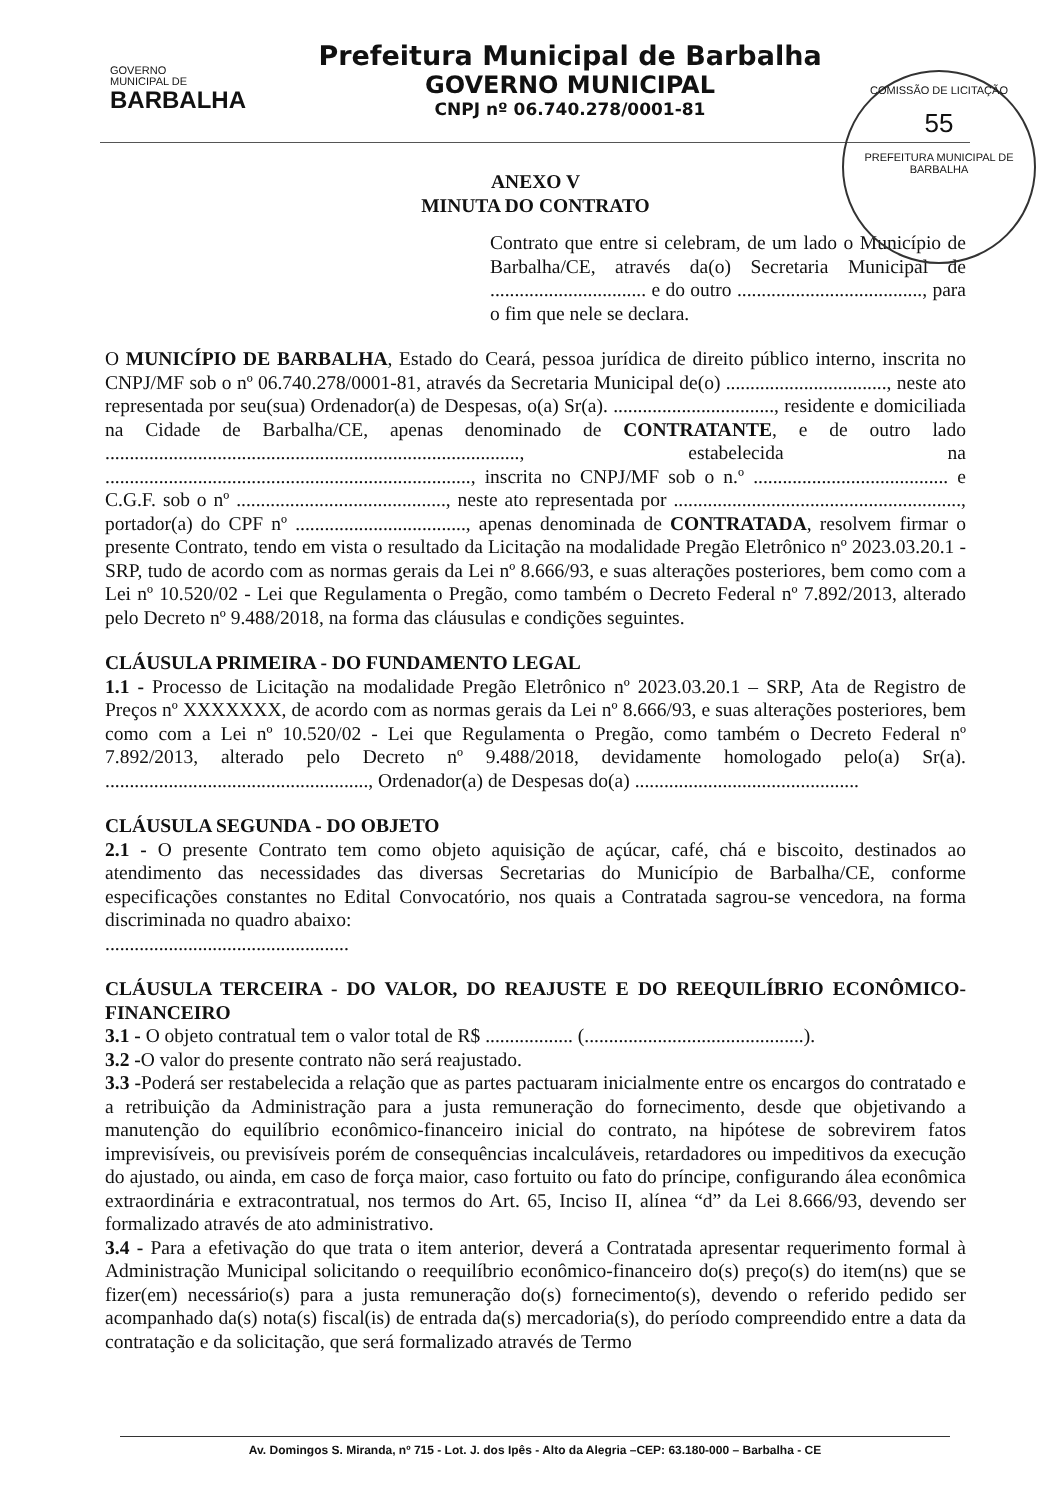GOVERNO
MUNICIPAL DE
BARBALHA
Prefeitura Municipal de Barbalha
GOVERNO MUNICIPAL
CNPJ nº 06.740.278/0001-81
COMISSÃO DE LICITAÇÃO
55
PREFEITURA MUNICIPAL DE BARBALHA
ANEXO V
MINUTA DO CONTRATO
Contrato que entre si celebram, de um lado o Município de Barbalha/CE, através da(o) Secretaria Municipal de ................................ e do outro ......................................, para o fim que nele se declara.
O MUNICÍPIO DE BARBALHA, Estado do Ceará, pessoa jurídica de direito público interno, inscrita no CNPJ/MF sob o nº 06.740.278/0001-81, através da Secretaria Municipal de(o) ................................., neste ato representada por seu(sua) Ordenador(a) de Despesas, o(a) Sr(a). ................................., residente e domiciliada na Cidade de Barbalha/CE, apenas denominado de CONTRATANTE, e de outro lado ....................................................................................., estabelecida na ..........................................................................., inscrita no CNPJ/MF sob o n.º ........................................ e C.G.F. sob o nº ..........................................., neste ato representada por ..........................................................., portador(a) do CPF nº ..................................., apenas denominada de CONTRATADA, resolvem firmar o presente Contrato, tendo em vista o resultado da Licitação na modalidade Pregão Eletrônico nº 2023.03.20.1 - SRP, tudo de acordo com as normas gerais da Lei nº 8.666/93, e suas alterações posteriores, bem como com a Lei nº 10.520/02 - Lei que Regulamenta o Pregão, como também o Decreto Federal nº 7.892/2013, alterado pelo Decreto nº 9.488/2018, na forma das cláusulas e condições seguintes.
CLÁUSULA PRIMEIRA - DO FUNDAMENTO LEGAL
1.1 - Processo de Licitação na modalidade Pregão Eletrônico nº 2023.03.20.1 – SRP, Ata de Registro de Preços nº XXXXXXX, de acordo com as normas gerais da Lei nº 8.666/93, e suas alterações posteriores, bem como com a Lei nº 10.520/02 - Lei que Regulamenta o Pregão, como também o Decreto Federal nº 7.892/2013, alterado pelo Decreto nº 9.488/2018, devidamente homologado pelo(a) Sr(a). ......................................................, Ordenador(a) de Despesas do(a) ..............................................
CLÁUSULA SEGUNDA - DO OBJETO
2.1 - O presente Contrato tem como objeto aquisição de açúcar, café, chá e biscoito, destinados ao atendimento das necessidades das diversas Secretarias do Município de Barbalha/CE, conforme especificações constantes no Edital Convocatório, nos quais a Contratada sagrou-se vencedora, na forma discriminada no quadro abaixo:
..................................................
CLÁUSULA TERCEIRA - DO VALOR, DO REAJUSTE E DO REEQUILÍBRIO ECONÔMICO-FINANCEIRO
3.1 - O objeto contratual tem o valor total de R$ .................. (.............................................).
3.2 -O valor do presente contrato não será reajustado.
3.3 -Poderá ser restabelecida a relação que as partes pactuaram inicialmente entre os encargos do contratado e a retribuição da Administração para a justa remuneração do fornecimento, desde que objetivando a manutenção do equilíbrio econômico-financeiro inicial do contrato, na hipótese de sobrevirem fatos imprevisíveis, ou previsíveis porém de consequências incalculáveis, retardadores ou impeditivos da execução do ajustado, ou ainda, em caso de força maior, caso fortuito ou fato do príncipe, configurando álea econômica extraordinária e extracontratual, nos termos do Art. 65, Inciso II, alínea “d” da Lei 8.666/93, devendo ser formalizado através de ato administrativo.
3.4 - Para a efetivação do que trata o item anterior, deverá a Contratada apresentar requerimento formal à Administração Municipal solicitando o reequilíbrio econômico-financeiro do(s) preço(s) do item(ns) que se fizer(em) necessário(s) para a justa remuneração do(s) fornecimento(s), devendo o referido pedido ser acompanhado da(s) nota(s) fiscal(is) de entrada da(s) mercadoria(s), do período compreendido entre a data da contratação e da solicitação, que será formalizado através de Termo
Av. Domingos S. Miranda, nº 715 - Lot. J. dos Ipês - Alto da Alegria –CEP: 63.180-000 – Barbalha - CE